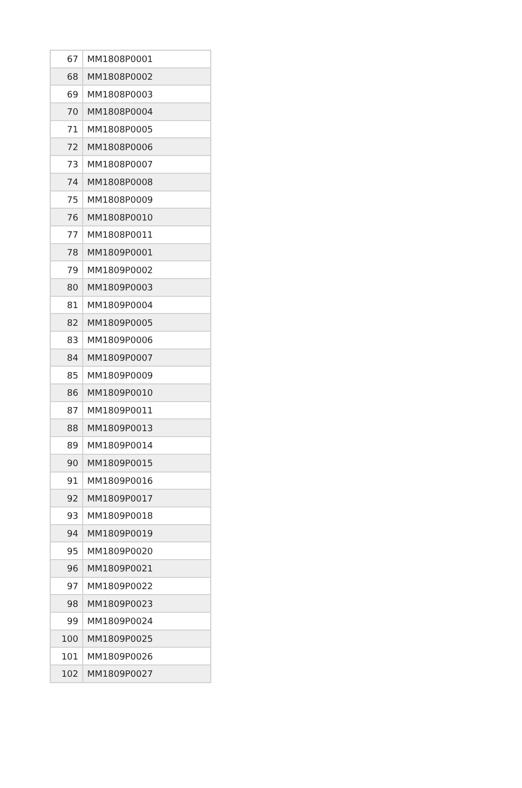| 67 | MM1808P0001 |
| 68 | MM1808P0002 |
| 69 | MM1808P0003 |
| 70 | MM1808P0004 |
| 71 | MM1808P0005 |
| 72 | MM1808P0006 |
| 73 | MM1808P0007 |
| 74 | MM1808P0008 |
| 75 | MM1808P0009 |
| 76 | MM1808P0010 |
| 77 | MM1808P0011 |
| 78 | MM1809P0001 |
| 79 | MM1809P0002 |
| 80 | MM1809P0003 |
| 81 | MM1809P0004 |
| 82 | MM1809P0005 |
| 83 | MM1809P0006 |
| 84 | MM1809P0007 |
| 85 | MM1809P0009 |
| 86 | MM1809P0010 |
| 87 | MM1809P0011 |
| 88 | MM1809P0013 |
| 89 | MM1809P0014 |
| 90 | MM1809P0015 |
| 91 | MM1809P0016 |
| 92 | MM1809P0017 |
| 93 | MM1809P0018 |
| 94 | MM1809P0019 |
| 95 | MM1809P0020 |
| 96 | MM1809P0021 |
| 97 | MM1809P0022 |
| 98 | MM1809P0023 |
| 99 | MM1809P0024 |
| 100 | MM1809P0025 |
| 101 | MM1809P0026 |
| 102 | MM1809P0027 |